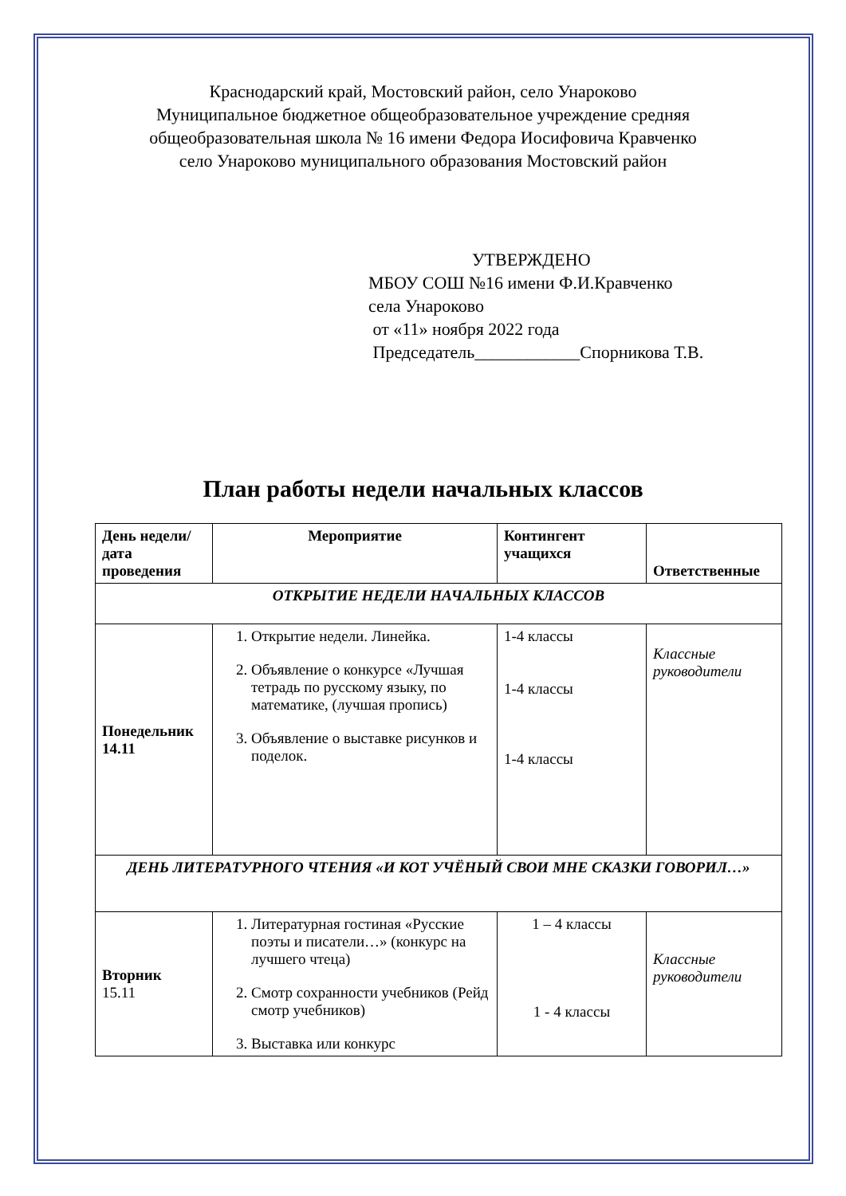Краснодарский край, Мостовский район, село Унароково
Муниципальное бюджетное общеобразовательное учреждение средняя
общеобразовательная школа № 16 имени Федора Иосифовича Кравченко
село Унароково муниципального образования Мостовский район
УТВЕРЖДЕНО
МБОУ СОШ №16 имени Ф.И.Кравченко
села Унароково
от «11» ноября 2022 года
Председатель____________Спорникова Т.В.
План работы недели начальных классов
| День недели/дата проведения | Мероприятие | Контингент учащихся | Ответственные |
| --- | --- | --- | --- |
| ОТКРЫТИЕ НЕДЕЛИ НАЧАЛЬНЫХ КЛАССОВ | | | |
| Понедельник 14.11 | 1. Открытие недели. Линейка. 2. Объявление о конкурсе «Лучшая тетрадь по русскому языку, по математике, (лучшая пропись) 3. Объявление о выставке рисунков и поделок. | 1-4 классы 1-4 классы 1-4 классы | Классные руководители |
| ДЕНЬ ЛИТЕРАТУРНОГО ЧТЕНИЯ «И КОТ УЧЁНЫЙ СВОИ МНЕ СКАЗКИ ГОВОРИЛ…» | | | |
| Вторник 15.11 | 1. Литературная гостиная «Русские поэты и писатели…» (конкурс на лучшего чтеца) 2. Смотр сохранности учебников (Рейд смотр учебников) 3. Выставка или конкурс | 1 – 4 классы 1 - 4 классы | Классные руководители |